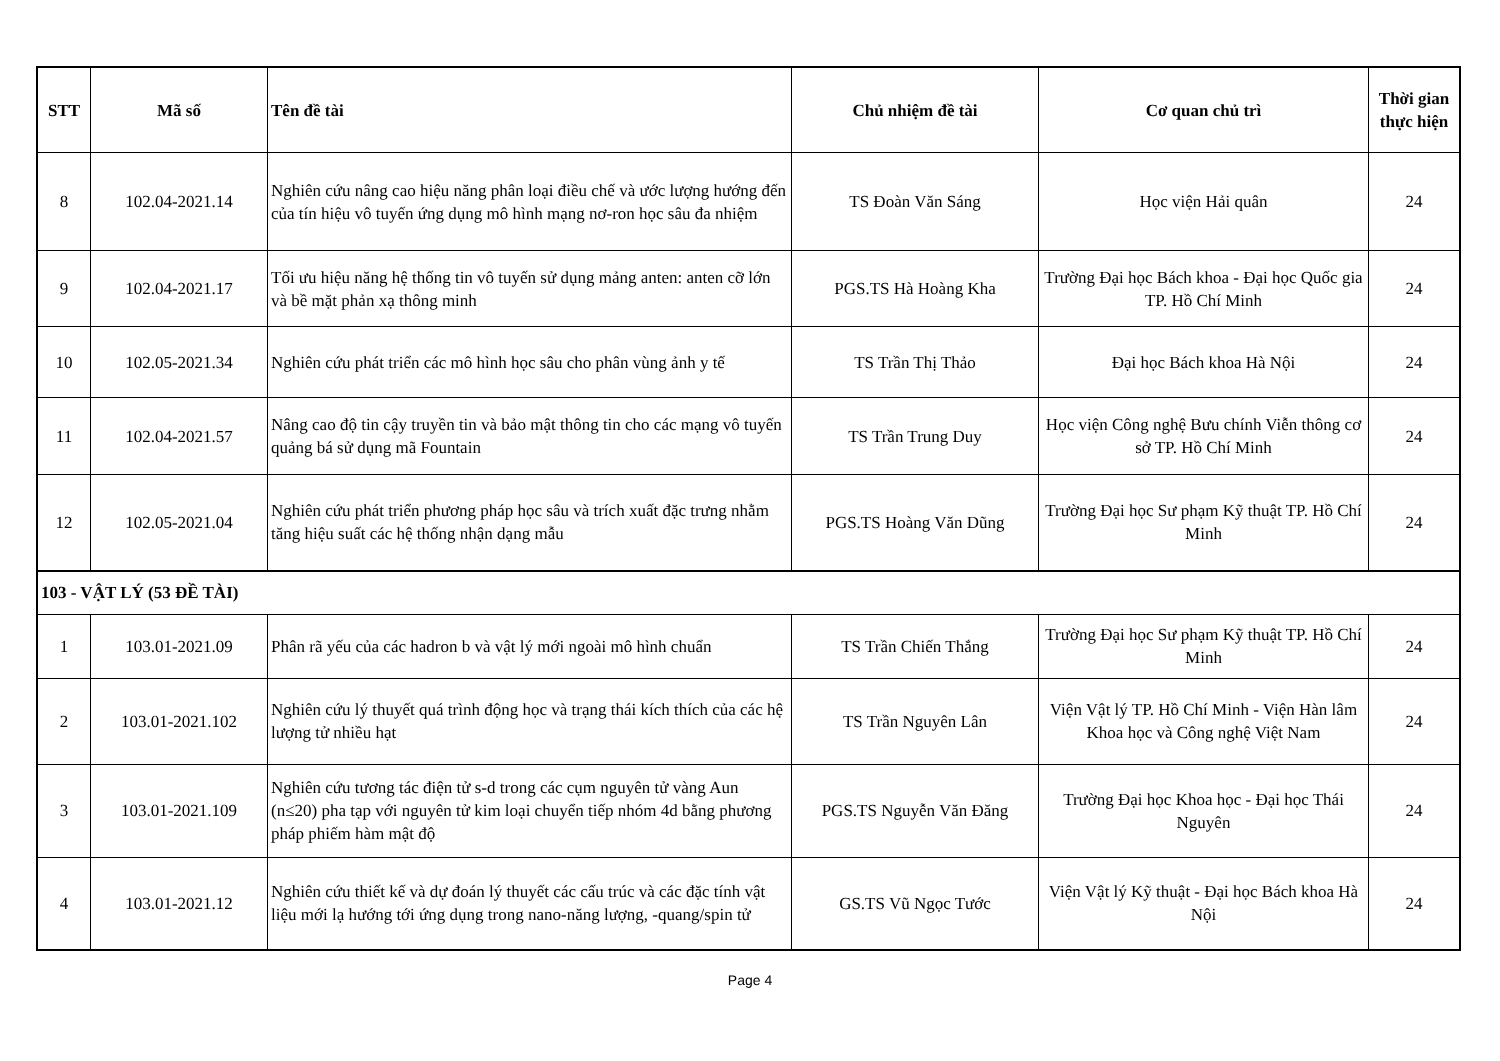| STT | Mã số | Tên đề tài | Chủ nhiệm đề tài | Cơ quan chủ trì | Thời gian thực hiện |
| --- | --- | --- | --- | --- | --- |
| 8 | 102.04-2021.14 | Nghiên cứu nâng cao hiệu năng phân loại điều chế và ước lượng hướng đến của tín hiệu vô tuyến ứng dụng mô hình mạng nơ-ron học sâu đa nhiệm | TS Đoàn Văn Sáng | Học viện Hải quân | 24 |
| 9 | 102.04-2021.17 | Tối ưu hiệu năng hệ thống tin vô tuyến sử dụng mảng anten: anten cỡ lớn và bề mặt phản xạ thông minh | PGS.TS Hà Hoàng Kha | Trường Đại học Bách khoa - Đại học Quốc gia TP. Hồ Chí Minh | 24 |
| 10 | 102.05-2021.34 | Nghiên cứu phát triển các mô hình học sâu cho phân vùng ảnh y tế | TS Trần Thị Thảo | Đại học Bách khoa Hà Nội | 24 |
| 11 | 102.04-2021.57 | Nâng cao độ tin cậy truyền tin và bảo mật thông tin cho các mạng vô tuyến quảng bá sử dụng mã Fountain | TS Trần Trung Duy | Học viện Công nghệ Bưu chính Viễn thông cơ sở TP. Hồ Chí Minh | 24 |
| 12 | 102.05-2021.04 | Nghiên cứu phát triển phương pháp học sâu và trích xuất đặc trưng nhằm tăng hiệu suất các hệ thống nhận dạng mẫu | PGS.TS Hoàng Văn Dũng | Trường Đại học Sư phạm Kỹ thuật TP. Hồ Chí Minh | 24 |
| 103 - VẬT LÝ (53 ĐỀ TÀI) | | | | | |
| 1 | 103.01-2021.09 | Phân rã yếu của các hadron b và vật lý mới ngoài mô hình chuẩn | TS Trần Chiến Thắng | Trường Đại học Sư phạm Kỹ thuật TP. Hồ Chí Minh | 24 |
| 2 | 103.01-2021.102 | Nghiên cứu lý thuyết quá trình động học và trạng thái kích thích của các hệ lượng tử nhiều hạt | TS Trần Nguyên Lân | Viện Vật lý TP. Hồ Chí Minh - Viện Hàn lâm Khoa học và Công nghệ Việt Nam | 24 |
| 3 | 103.01-2021.109 | Nghiên cứu tương tác điện tử s-d trong các cụm nguyên tử vàng Aun (n≤20) pha tạp với nguyên tử kim loại chuyển tiếp nhóm 4d bằng phương pháp phiếm hàm mật độ | PGS.TS Nguyễn Văn Đăng | Trường Đại học Khoa học - Đại học Thái Nguyên | 24 |
| 4 | 103.01-2021.12 | Nghiên cứu thiết kế và dự đoán lý thuyết các cấu trúc và các đặc tính vật liệu mới lạ hướng tới ứng dụng trong nano-năng lượng, -quang/spin tử | GS.TS Vũ Ngọc Tước | Viện Vật lý Kỹ thuật - Đại học Bách khoa Hà Nội | 24 |
Page 4